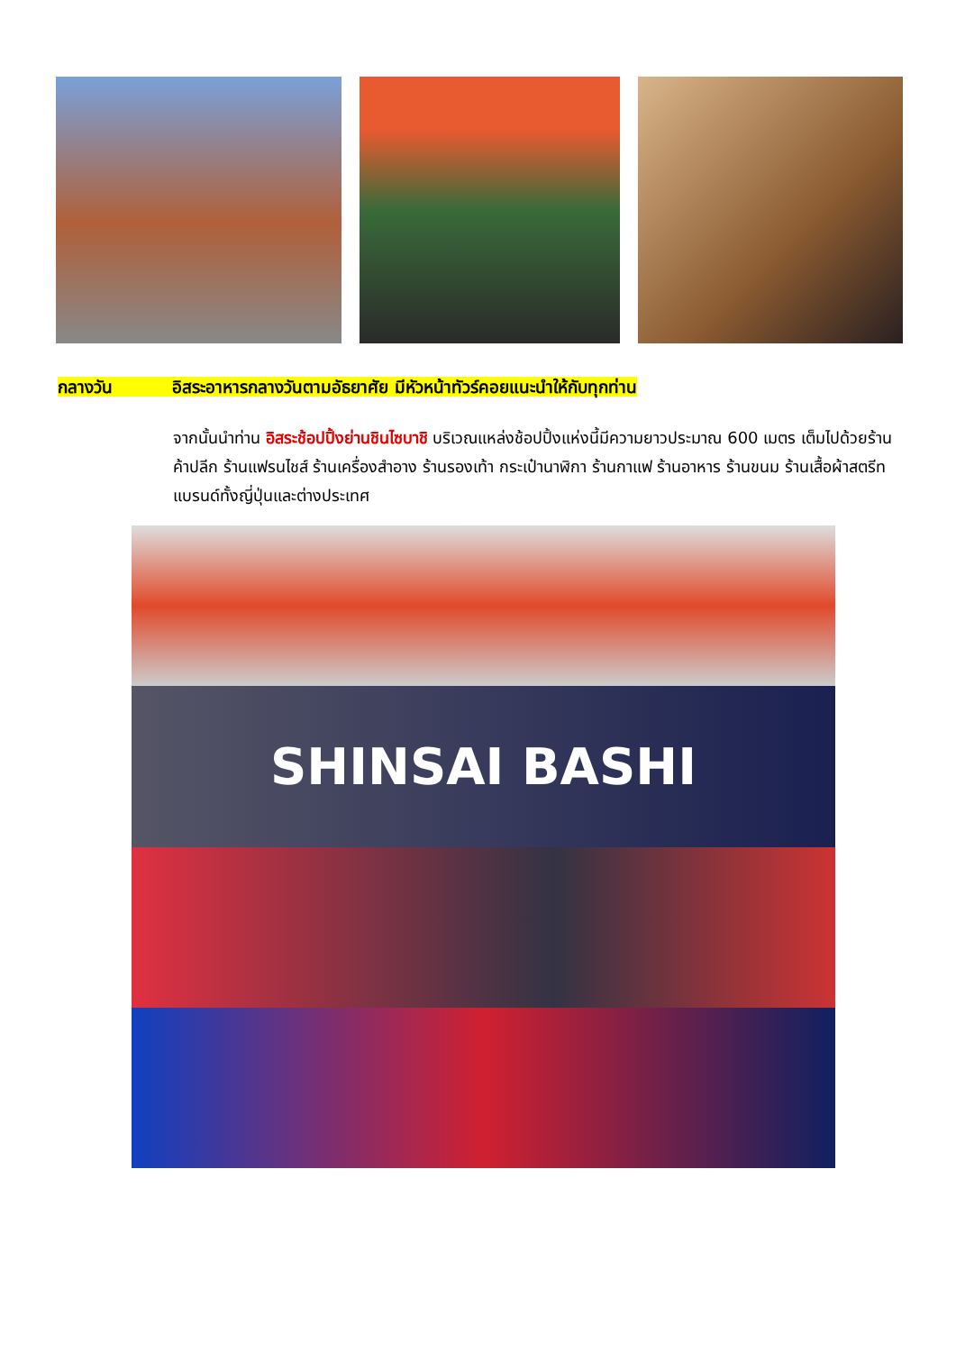กลางวัน อิสระอาหารกลางวันตามอัธยาศัย มีหัวหน้าทัวร์คอยแนะนำให้กับทุกท่าน
จากนั้นนำท่าน อิสระช้อปปิ้งย่านชินไซบาชิ บริเวณแหล่งช้อปปิ้งแห่งนี้มีความยาวประมาณ 600 เมตร เต็มไปด้วยร้านค้าปลีก ร้านแฟรนไชส์ ร้านเครื่องสำอาง ร้านรองเท้า กระเป๋านาฬิกา ร้านกาแฟ ร้านอาหาร ร้านขนม ร้านเสื้อผ้าสตรีทแบรนด์ทั้งญี่ปุ่นและต่างประเทศ
SHINSAI BASHI